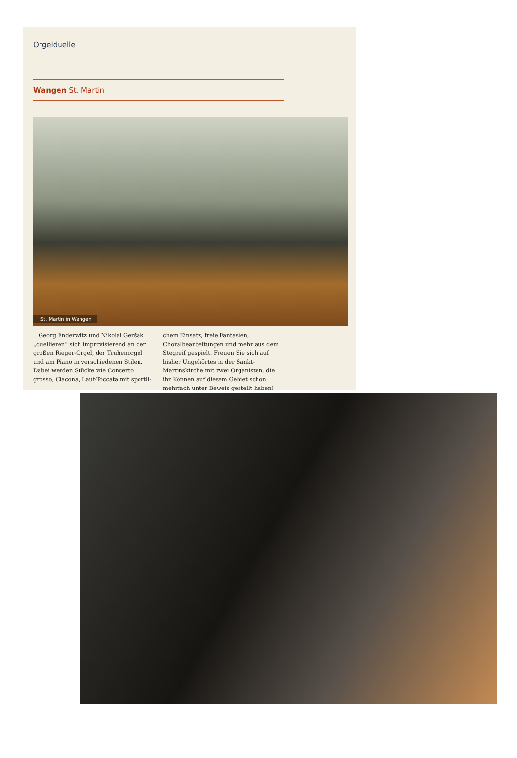Orgelduelle
Wangen St. Martin
St. Martin in Wangen
Georg Enderwitz und Nikolai Geršak „duellieren“ sich improvisierend an der großen Rieger-Orgel, der Truhenorgel und am Piano in verschiedenen Stilen. Dabei werden Stücke wie Concerto grosso, Ciacona, Lauf-Toccata mit sportli-
chem Einsatz, freie Fantasien, Choralbearbeitungen und mehr aus dem Stegreif gespielt. Freuen Sie sich auf bisher Ungehörtes in der Sankt-Martinskirche mit zwei Organisten, die ihr Können auf diesem Gebiet schon mehrfach unter Beweis gestellt haben!